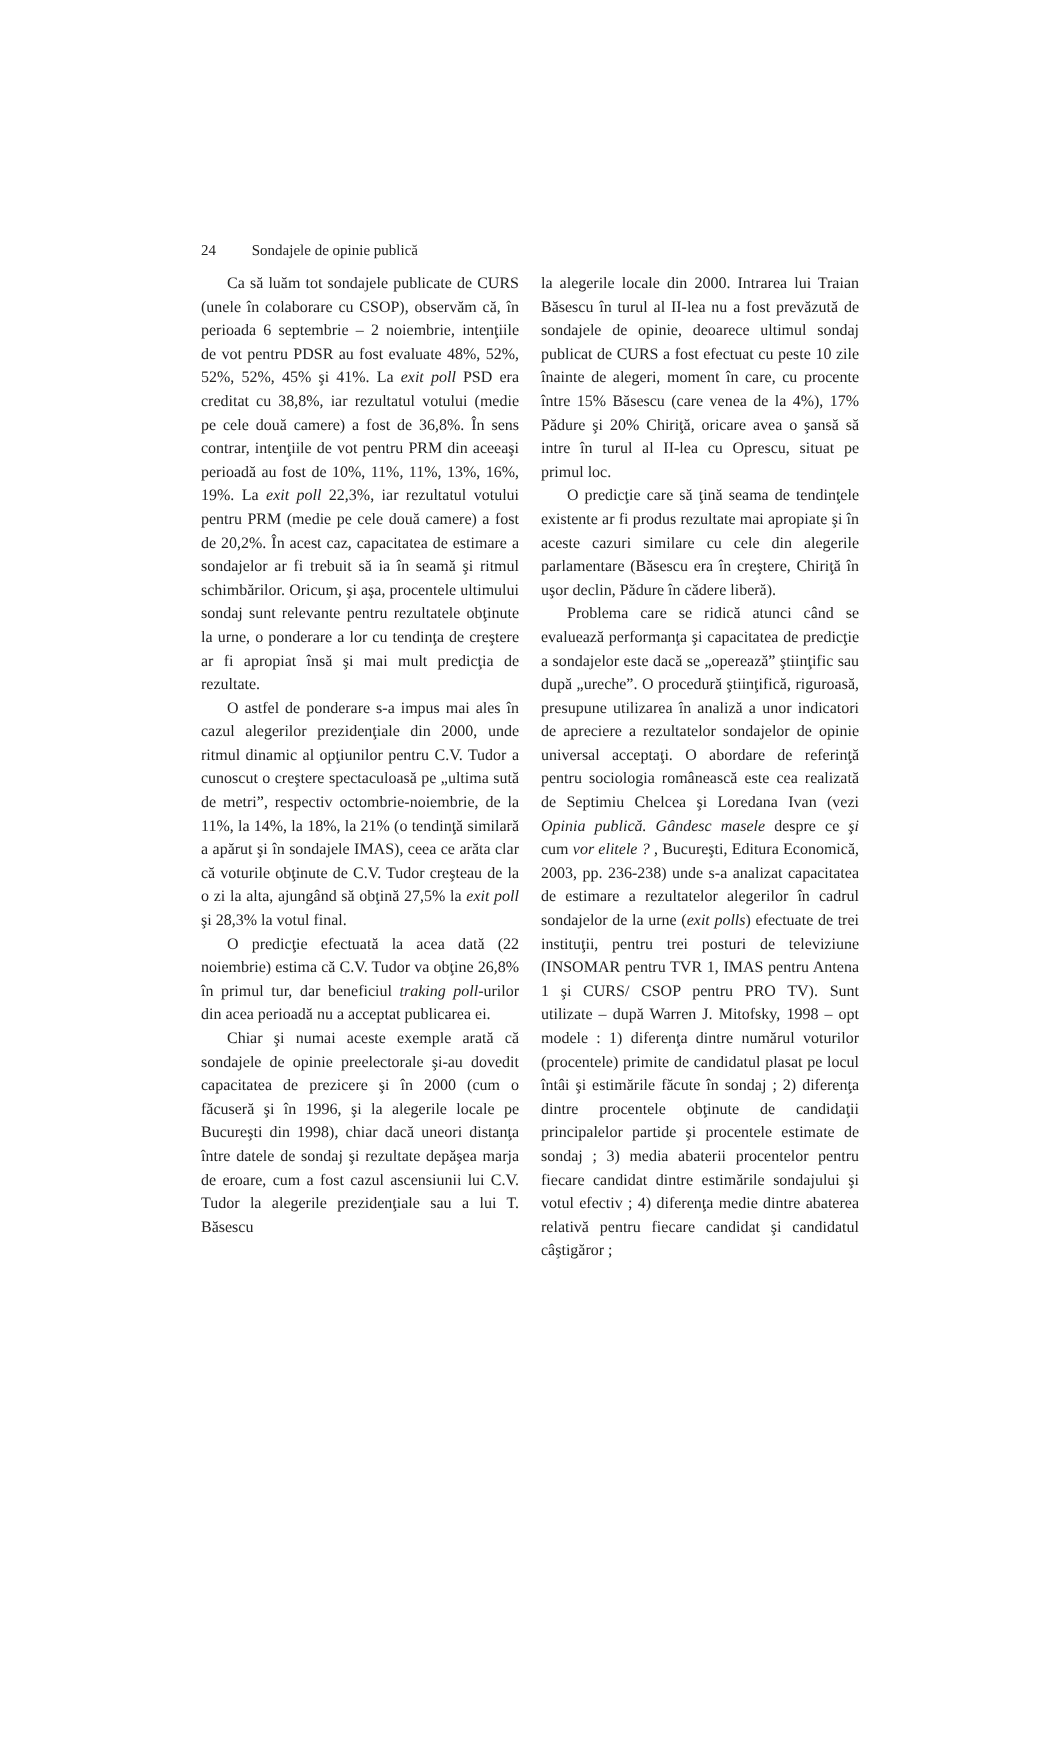24 Sondajele de opinie publică
Ca să luăm tot sondajele publicate de CURS (unele în colaborare cu CSOP), observăm că, în perioada 6 septembrie – 2 noiembrie, intenţiile de vot pentru PDSR au fost evaluate 48%, 52%, 52%, 52%, 45% şi 41%. La exit poll PSD era creditat cu 38,8%, iar rezultatul votului (medie pe cele două camere) a fost de 36,8%. În sens contrar, intenţiile de vot pentru PRM din aceeaşi perioadă au fost de 10%, 11%, 11%, 13%, 16%, 19%. La exit poll 22,3%, iar rezultatul votului pentru PRM (medie pe cele două camere) a fost de 20,2%. În acest caz, capacitatea de estimare a sondajelor ar fi trebuit să ia în seamă şi ritmul schimbărilor. Oricum, şi aşa, procentele ultimului sondaj sunt relevante pentru rezultatele obţinute la urne, o ponderare a lor cu tendinţa de creştere ar fi apropiat însă şi mai mult predicţia de rezultate.
O astfel de ponderare s-a impus mai ales în cazul alegerilor prezidenţiale din 2000, unde ritmul dinamic al opţiunilor pentru C.V. Tudor a cunoscut o creştere spectaculoasă pe „ultima sută de metri”, respectiv octombrie-noiembrie, de la 11%, la 14%, la 18%, la 21% (o tendinţă similară a apărut şi în sondajele IMAS), ceea ce arăta clar că voturile obţinute de C.V. Tudor creşteau de la o zi la alta, ajungând să obţină 27,5% la exit poll şi 28,3% la votul final.
O predicţie efectuată la acea dată (22 noiembrie) estima că C.V. Tudor va obţine 26,8% în primul tur, dar beneficiul traking poll-urilor din acea perioadă nu a acceptat publicarea ei.
Chiar şi numai aceste exemple arată că sondajele de opinie preelectorale şi-au dovedit capacitatea de prezicere şi în 2000 (cum o făcuseră şi în 1996, şi la alegerile locale pe Bucureşti din 1998), chiar dacă uneori distanţa între datele de sondaj şi rezultate depăşea marja de eroare, cum a fost cazul ascensiunii lui C.V. Tudor la alegerile prezidenţiale sau a lui T. Băsescu
la alegerile locale din 2000. Intrarea lui Traian Băsescu în turul al II-lea nu a fost prevăzută de sondajele de opinie, deoarece ultimul sondaj publicat de CURS a fost efectuat cu peste 10 zile înainte de alegeri, moment în care, cu procente între 15% Băsescu (care venea de la 4%), 17% Pădure şi 20% Chiriţă, oricare avea o şansă să intre în turul al II-lea cu Oprescu, situat pe primul loc.
O predicţie care să ţină seama de tendinţele existente ar fi produs rezultate mai apropiate şi în aceste cazuri similare cu cele din alegerile parlamentare (Băsescu era în creştere, Chiriţă în uşor declin, Pădure în cădere liberă).
Problema care se ridică atunci când se evaluează performanţa şi capacitatea de predicţie a sondajelor este dacă se „operează” ştiinţific sau după „ureche”. O procedură ştiinţifică, riguroasă, presupune utilizarea în analiză a unor indicatori de apreciere a rezultatelor sondajelor de opinie universal acceptaţi. O abordare de referinţă pentru sociologia românească este cea realizată de Septimiu Chelcea şi Loredana Ivan (vezi Opinia publică. Gândesc masele despre ce şi cum vor elitele ? , Bucureşti, Editura Economică, 2003, pp. 236-238) unde s-a analizat capacitatea de estimare a rezultatelor alegerilor în cadrul sondajelor de la urne (exit polls) efectuate de trei instituţii, pentru trei posturi de televiziune (INSOMAR pentru TVR 1, IMAS pentru Antena 1 şi CURS/ CSOP pentru PRO TV). Sunt utilizate – după Warren J. Mitofsky, 1998 – opt modele : 1) diferenţa dintre numărul voturilor (procentele) primite de candidatul plasat pe locul întâi şi estimările făcute în sondaj ; 2) diferenţa dintre procentele obţinute de candidaţii principalelor partide şi procentele estimate de sondaj ; 3) media abaterii procentelor pentru fiecare candidat dintre estimările sondajului şi votul efectiv ; 4) diferenţa medie dintre abaterea relativă pentru fiecare candidat şi candidatul câştigăror ;